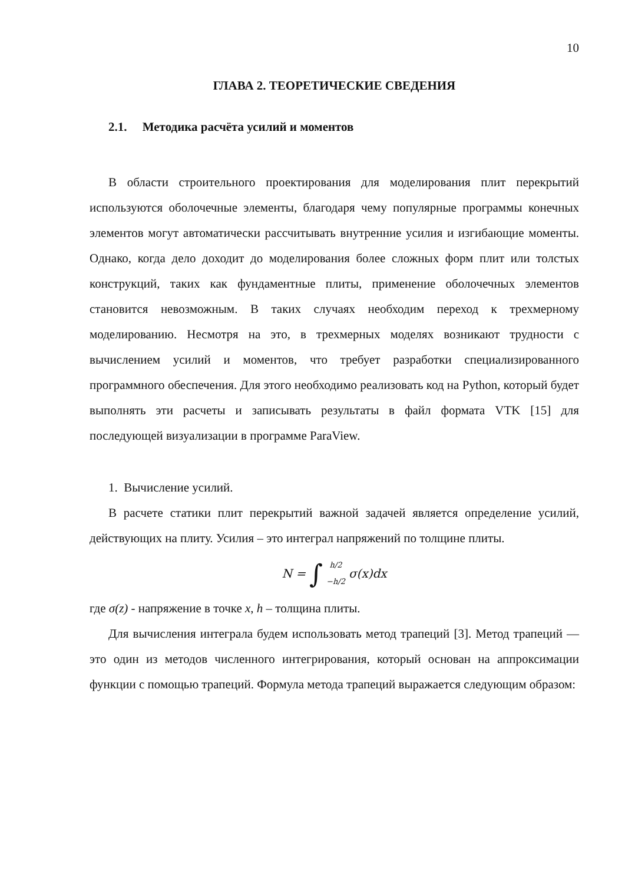10
ГЛАВА 2. ТЕОРЕТИЧЕСКИЕ СВЕДЕНИЯ
2.1. Методика расчёта усилий и моментов
В области строительного проектирования для моделирования плит перекрытий используются оболочечные элементы, благодаря чему популярные программы конечных элементов могут автоматически рассчитывать внутренние усилия и изгибающие моменты. Однако, когда дело доходит до моделирования более сложных форм плит или толстых конструкций, таких как фундаментные плиты, применение оболочечных элементов становится невозможным. В таких случаях необходим переход к трехмерному моделированию. Несмотря на это, в трехмерных моделях возникают трудности с вычислением усилий и моментов, что требует разработки специализированного программного обеспечения. Для этого необходимо реализовать код на Python, который будет выполнять эти расчеты и записывать результаты в файл формата VTK [15] для последующей визуализации в программе ParaView.
1. Вычисление усилий.
В расчете статики плит перекрытий важной задачей является определение усилий, действующих на плиту. Усилия – это интеграл напряжений по толщине плиты.
N = ∫ h/2
−h/2 σ(x)dx
где σ(z) - напряжение в точке x, h – толщина плиты.
Для вычисления интеграла будем использовать метод трапеций [3]. Метод трапеций — это один из методов численного интегрирования, который основан на аппроксимации функции с помощью трапеций. Формула метода трапеций выражается следующим образом: